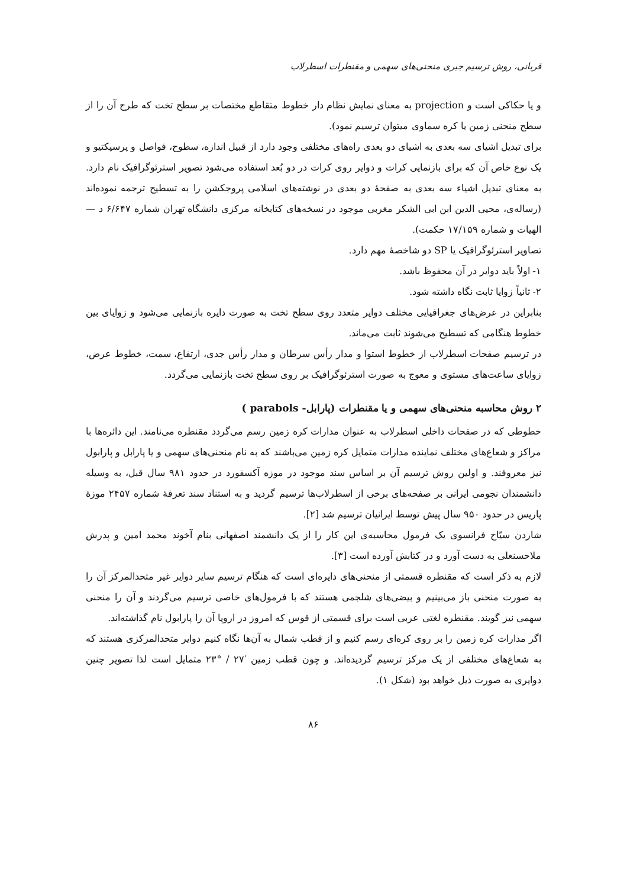قربانی، روش ترسیم جبری منحنی‌های سهمی و مقنطرات اسطرلاب
و یا حکاکی است و projection به معنای نمایش نظام دار خطوط متقاطع مختصات بر سطح تخت که طرح آن را از سطح منحنی زمین یا کره سماوی میتوان ترسیم نمود).
برای تبدیل اشیای سه بعدی به اشیای دو بعدی راه‌های مختلفی وجود دارد از قبیل اندازه، سطوح، فواصل و پرسپکتیو و یک نوع خاص آن که برای بازنمایی کرات و دوایر روی کرات در دو بُعد استفاده می‌شود تصویر استرئوگرافیک نام دارد. به معنای تبدیل اشیاء سه بعدی به صفحهٔ دو بعدی در نوشته‌های اسلامی پروجکشن را به تسطیح ترجمه نموده‌اند (رساله‌ی، محیی الدین ابن ابی الشکر مغربی موجود در نسخه‌های کتابخانه مرکزی دانشگاه تهران شماره ۶/۶۴۷ د —الهیات و شماره ۱۷/۱۵۹ حکمت).
تصاویر استرئوگرافیک یا SP دو شاخصهٔ مهم دارد.
۱- اولاً باید دوایر در آن محفوظ باشد.
۲- ثانیاً زوایا ثابت نگاه داشته شود.
بنابراین در عرض‌های جغرافیایی مختلف دوایر متعدد روی سطح تخت به صورت دایره بازنمایی می‌شود و زوایای بین خطوط هنگامی که تسطیح می‌شوند ثابت می‌ماند.
در ترسیم صفحات اسطرلاب از خطوط استوا و مدار رأس سرطان و مدار رأس جدی، ارتفاع، سمت، خطوط عرض، زوایای ساعت‌های مستوی و معوج به صورت استرئوگرافیک بر روی سطح تخت بازنمایی می‌گردد.
۲ روش محاسبه منحنی‌های سهمی و یا مقنطرات (پارابل- parabols )
خطوطی که در صفحات داخلی اسطرلاب به عنوان مدارات کره زمین رسم می‌گردد مقنطره می‌نامند. این دائره‌ها با مراکز و شعاع‌های مختلف نماینده مدارات متمایل کره زمین می‌باشند که به نام منحنی‌های سهمی و یا پارابل و پارابول نیز معروفند. و اولین روش ترسیم آن بر اساس سند موجود در موزه آکسفورد در حدود ۹۸۱ سال قبل، به وسیله دانشمندان نجومی ایرانی بر صفحه‌های برخی از اسطرلاب‌ها ترسیم گردید و به استناد سند تعرفهٔ شماره ۲۴۵۷ موزهٔ پاریس در حدود ۹۵۰ سال پیش توسط ایرانیان ترسیم شد [۲].
شاردن سیّاح فرانسوی یک فرمول محاسبه‌ی این کار را از یک دانشمند اصفهانی بنام آخوند محمد امین و پدرش ملاحسنعلی به دست آورد و در کتابش آورده است [۳].
لازم به ذکر است که مقنطره قسمتی از منحنی‌های دایره‌ای است که هنگام ترسیم سایر دوایر غیر متحدالمرکز آن را به صورت منحنی باز می‌بینیم و بیضی‌های شلجمی هستند که با فرمول‌های خاصی ترسیم می‌گردند و آن را منحنی سهمی نیز گویند. مقنطره لغتی عربی است برای قسمتی از قوس که امروز در اروپا آن را پارابول نام گذاشته‌اند.
اگر مدارات کره زمین را بر روی کره‌ای رسم کنیم و از قطب شمال به آن‌ها نگاه کنیم دوایر متحدالمرکزی هستند که به شعاع‌های مختلفی از یک مرکز ترسیم گردیده‌اند. و چون قطب زمین ′۲۷ / °۲۳ متمایل است لذا تصویر چنین دوایری به صورت ذیل خواهد بود (شکل ۱).
۸۶